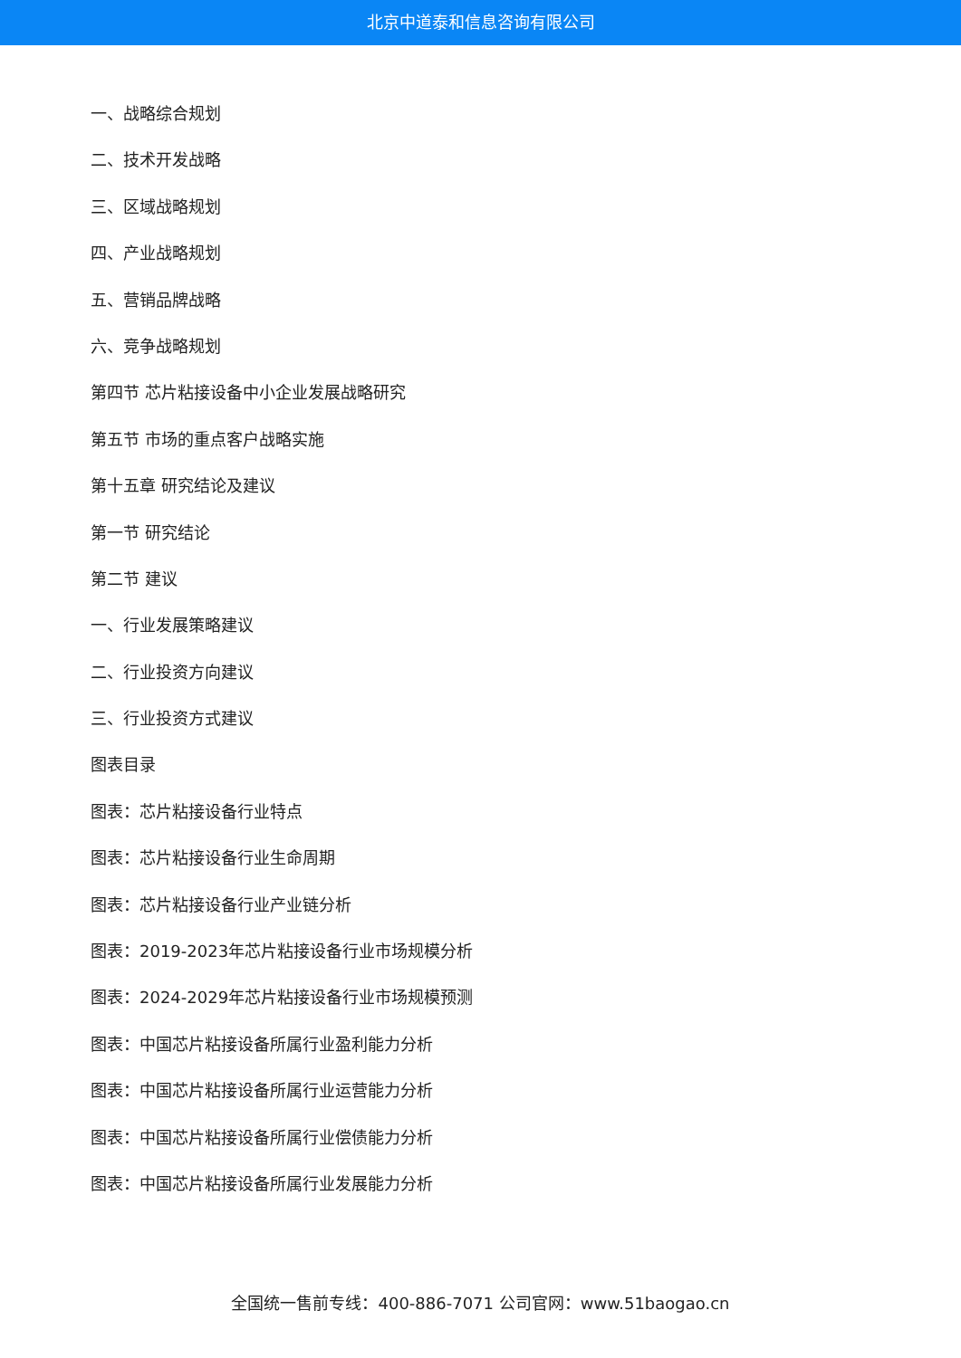北京中道泰和信息咨询有限公司
一、战略综合规划
二、技术开发战略
三、区域战略规划
四、产业战略规划
五、营销品牌战略
六、竞争战略规划
第四节 芯片粘接设备中小企业发展战略研究
第五节 市场的重点客户战略实施
第十五章 研究结论及建议
第一节 研究结论
第二节 建议
一、行业发展策略建议
二、行业投资方向建议
三、行业投资方式建议
图表目录
图表：芯片粘接设备行业特点
图表：芯片粘接设备行业生命周期
图表：芯片粘接设备行业产业链分析
图表：2019-2023年芯片粘接设备行业市场规模分析
图表：2024-2029年芯片粘接设备行业市场规模预测
图表：中国芯片粘接设备所属行业盈利能力分析
图表：中国芯片粘接设备所属行业运营能力分析
图表：中国芯片粘接设备所属行业偿债能力分析
图表：中国芯片粘接设备所属行业发展能力分析
全国统一售前专线：400-886-7071 公司官网：www.51baogao.cn